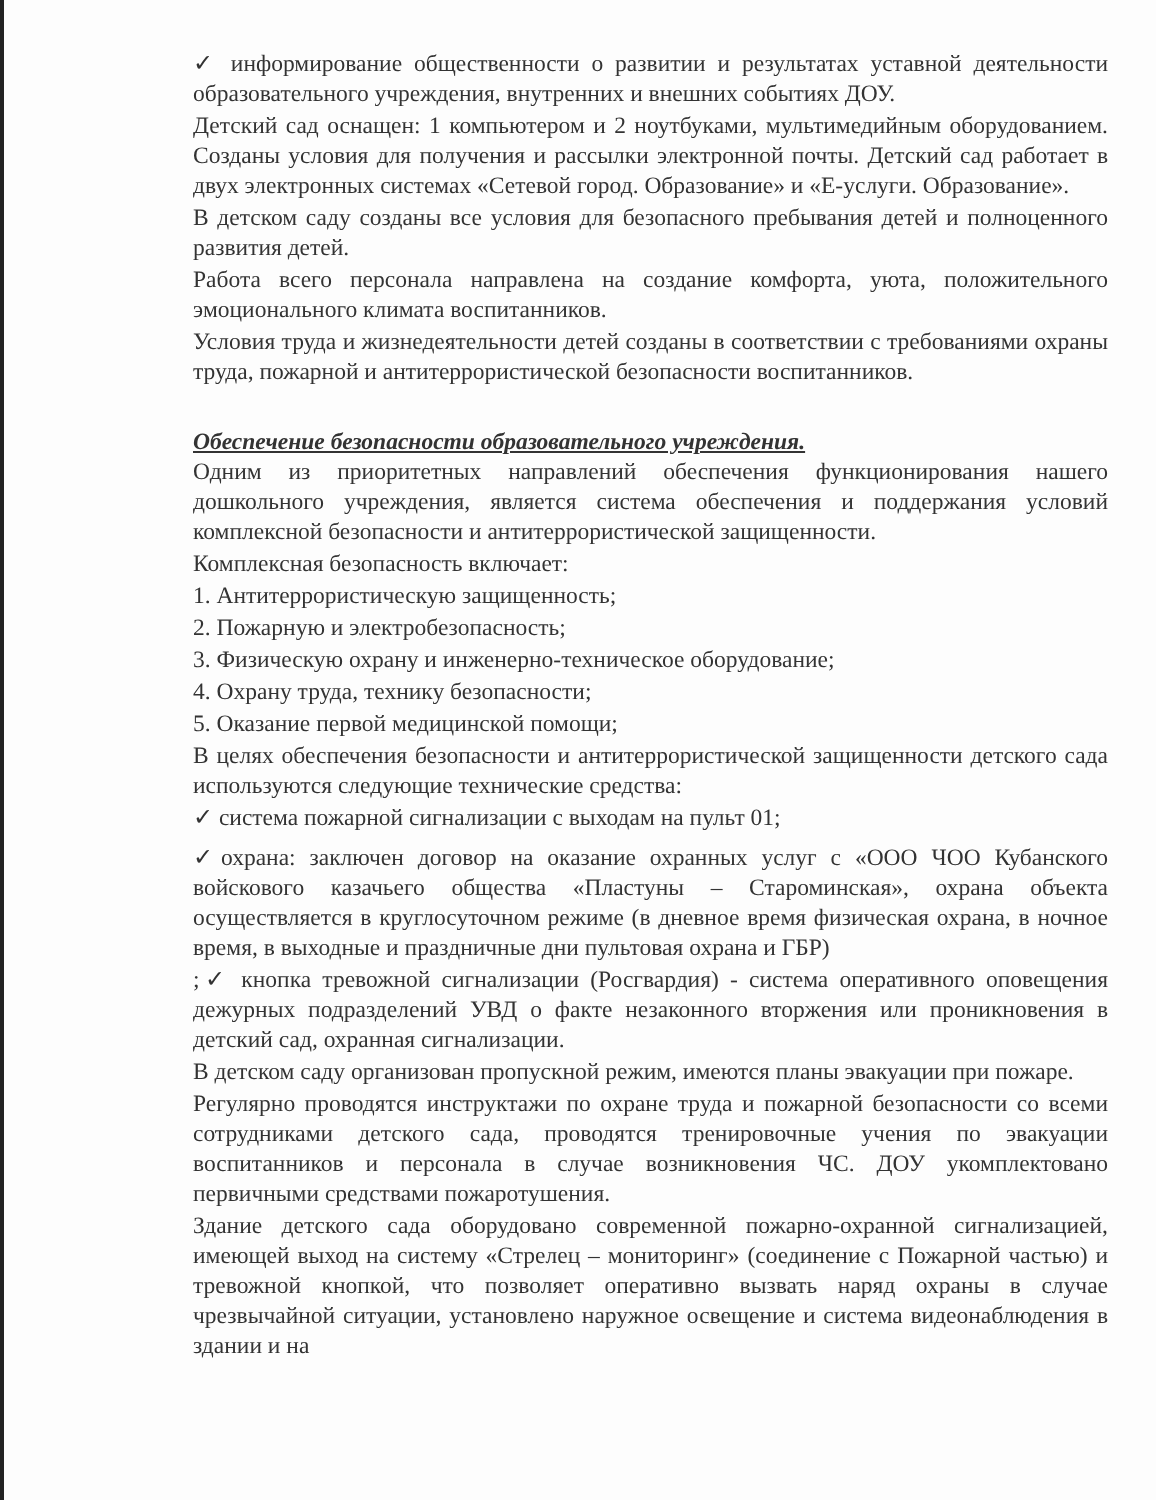✓ информирование общественности о развитии и результатах уставной деятельности образовательного учреждения, внутренних и внешних событиях ДОУ.
Детский сад оснащен: 1 компьютером и 2 ноутбуками, мультимедийным оборудованием. Созданы условия для получения и рассылки электронной почты. Детский сад работает в двух электронных системах «Сетевой город. Образование» и «Е-услуги. Образование».
В детском саду созданы все условия для безопасного пребывания детей и полноценного развития детей.
Работа всего персонала направлена на создание комфорта, уюта, положительного эмоционального климата воспитанников.
Условия труда и жизнедеятельности детей созданы в соответствии с требованиями охраны труда, пожарной и антитеррористической безопасности воспитанников.
Обеспечение безопасности образовательного учреждения.
Одним из приоритетных направлений обеспечения функционирования нашего дошкольного учреждения, является система обеспечения и поддержания условий комплексной безопасности и антитеррористической защищенности.
Комплексная безопасность включает:
1. Антитеррористическую защищенность;
2. Пожарную и электробезопасность;
3. Физическую охрану и инженерно-техническое оборудование;
4. Охрану труда, технику безопасности;
5. Оказание первой медицинской помощи;
В целях обеспечения безопасности и антитеррористической защищенности детского сада используются следующие технические средства:
✓ система пожарной сигнализации с выходам на пульт 01;
✓охрана: заключен договор на оказание охранных услуг с «ООО ЧОО Кубанского войскового казачьего общества «Пластуны – Староминская», охрана объекта осуществляется в круглосуточном режиме (в дневное время физическая охрана, в ночное время, в выходные и праздничные дни пультовая охрана и ГБР)
;✓ кнопка тревожной сигнализации (Росгвардия) - система оперативного оповещения дежурных подразделений УВД о факте незаконного вторжения или проникновения в детский сад, охранная сигнализации.
В детском саду организован пропускной режим, имеются планы эвакуации при пожаре.
Регулярно проводятся инструктажи по охране труда и пожарной безопасности со всеми сотрудниками детского сада, проводятся тренировочные учения по эвакуации воспитанников и персонала в случае возникновения ЧС. ДОУ укомплектовано первичными средствами пожаротушения.
Здание детского сада оборудовано современной пожарно-охранной сигнализацией, имеющей выход на систему «Стрелец – мониторинг» (соединение с Пожарной частью) и тревожной кнопкой, что позволяет оперативно вызвать наряд охраны в случае чрезвычайной ситуации, установлено наружное освещение и система видеонаблюдения в здании и на